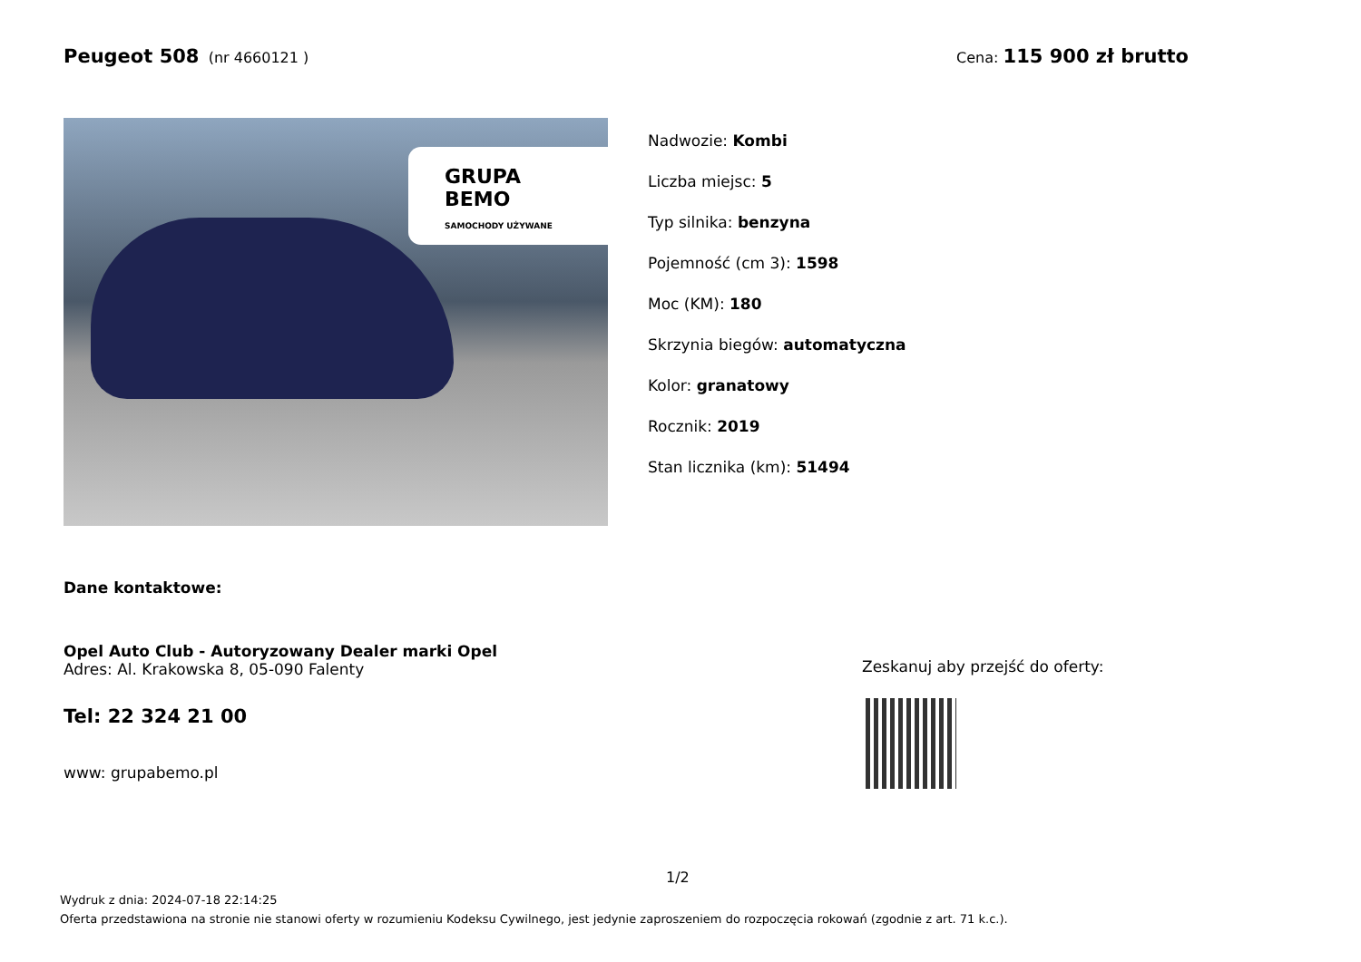Peugeot 508 (nr 4660121 ) Cena: 115 900 zł brutto
GRUPA
BEMO
SAMOCHODY UŻYWANE
Nadwozie: Kombi
Liczba miejsc: 5
Typ silnika: benzyna
Pojemność (cm 3): 1598
Moc (KM): 180
Skrzynia biegów: automatyczna
Kolor: granatowy
Rocznik: 2019
Stan licznika (km): 51494
Dane kontaktowe:
Opel Auto Club - Autoryzowany Dealer marki Opel
Adres: Al. Krakowska 8, 05-090 Falenty
Tel: 22 324 21 00
www: grupabemo.pl
Zeskanuj aby przejść do oferty:
1/2
Wydruk z dnia: 2024-07-18 22:14:25
Oferta przedstawiona na stronie nie stanowi oferty w rozumieniu Kodeksu Cywilnego, jest jedynie zaproszeniem do rozpoczęcia rokowań (zgodnie z art. 71 k.c.).